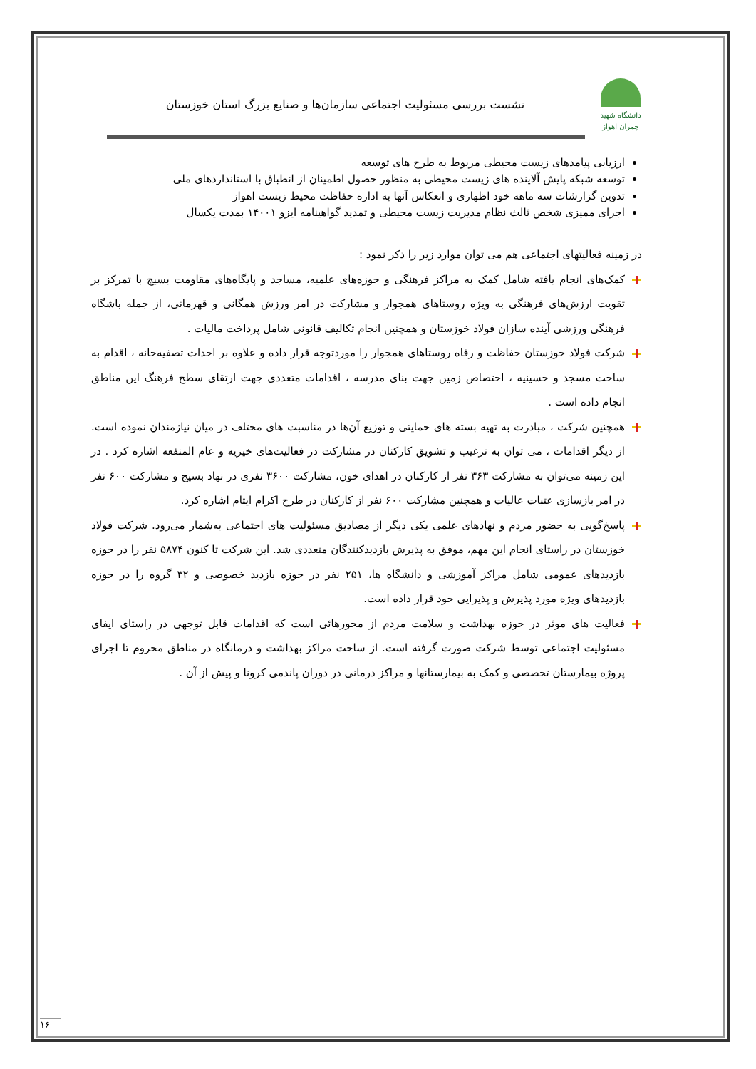دانشگاه شهید چمران اهواز
نشست بررسی مسئولیت اجتماعی سازمان‌ها و صنایع بزرگ استان خوزستان
ارزیابی پیامدهای زیست محیطی مربوط به طرح های توسعه
توسعه شبکه پایش آلاینده های زیست محیطی به منظور حصول اطمینان از انطباق با استانداردهای ملی
تدوین گزارشات سه ماهه خود اظهاری و انعکاس آنها به اداره حفاظت محیط زیست اهواز
اجرای ممیزی شخص ثالث نظام مدیریت زیست محیطی و تمدید گواهینامه ایزو ۱۴۰۰۱ بمدت یکسال
در زمینه فعالیتهای اجتماعی هم می توان موارد زیر را ذکر نمود :
کمک‌های انجام یافته شامل کمک به مراکز فرهنگی و حوزه‌های علمیه، مساجد و پایگاه‌های مقاومت بسیج با تمرکز بر تقویت ارزش‌های فرهنگی به ویژه روستاهای همجوار و مشارکت در امر ورزش همگانی و قهرمانی، از جمله باشگاه فرهنگی ورزشی آینده سازان فولاد خوزستان و همچنین انجام تکالیف قانونی شامل پرداخت مالیات .
شرکت فولاد خوزستان حفاظت و رفاه روستاهای همجوار را موردتوجه قرار داده و علاوه بر احداث تصفیه‌خانه ، اقدام به ساخت مسجد و حسینیه ، اختصاص زمین جهت بنای مدرسه ، اقدامات متعددی جهت ارتقای سطح فرهنگ این مناطق انجام داده است .
همچنین شرکت ، مبادرت به تهیه بسته های حمایتی و توزیع آن‌ها در مناسبت های مختلف در میان نیازمندان نموده است. از دیگر اقدامات ، می توان به ترغیب و تشویق کارکنان در مشارکت در فعالیت‌های خیریه و عام المنفعه اشاره کرد . در این زمینه می‌توان به مشارکت ۳۶۳ نفر از کارکنان در اهدای خون، مشارکت ۳۶۰۰ نفری در نهاد بسیج و مشارکت ۶۰۰ نفر در امر بازسازی عتبات عالیات و همچنین مشارکت ۶۰۰ نفر از کارکنان در طرح اکرام ایتام اشاره کرد.
پاسخ‌گویی به حضور مردم و نهادهای علمی یکی دیگر از مصادیق مسئولیت های اجتماعی به‌شمار می‌رود. شرکت فولاد خوزستان در راستای انجام این مهم، موفق به پذیرش بازدیدکنندگان متعددی شد. این شرکت تا کنون ۵۸۷۴ نفر را در حوزه بازدیدهای عمومی شامل مراکز آموزشی و دانشگاه ها، ۲۵۱ نفر در حوزه بازدید خصوصی و ۳۲ گروه را در حوزه بازدیدهای ویژه مورد پذیرش و پذیرایی خود قرار داده است.
فعالیت های موثر در حوزه بهداشت و سلامت مردم از محورهائی است که اقدامات قابل توجهی در راستای ایفای مسئولیت اجتماعی توسط شرکت صورت گرفته است. از ساخت مراکز بهداشت و درمانگاه در مناطق محروم تا اجرای پروژه بیمارستان تخصصی و کمک به بیمارستانها و مراکز درمانی در دوران پاندمی کرونا و پیش از آن .
۱۶